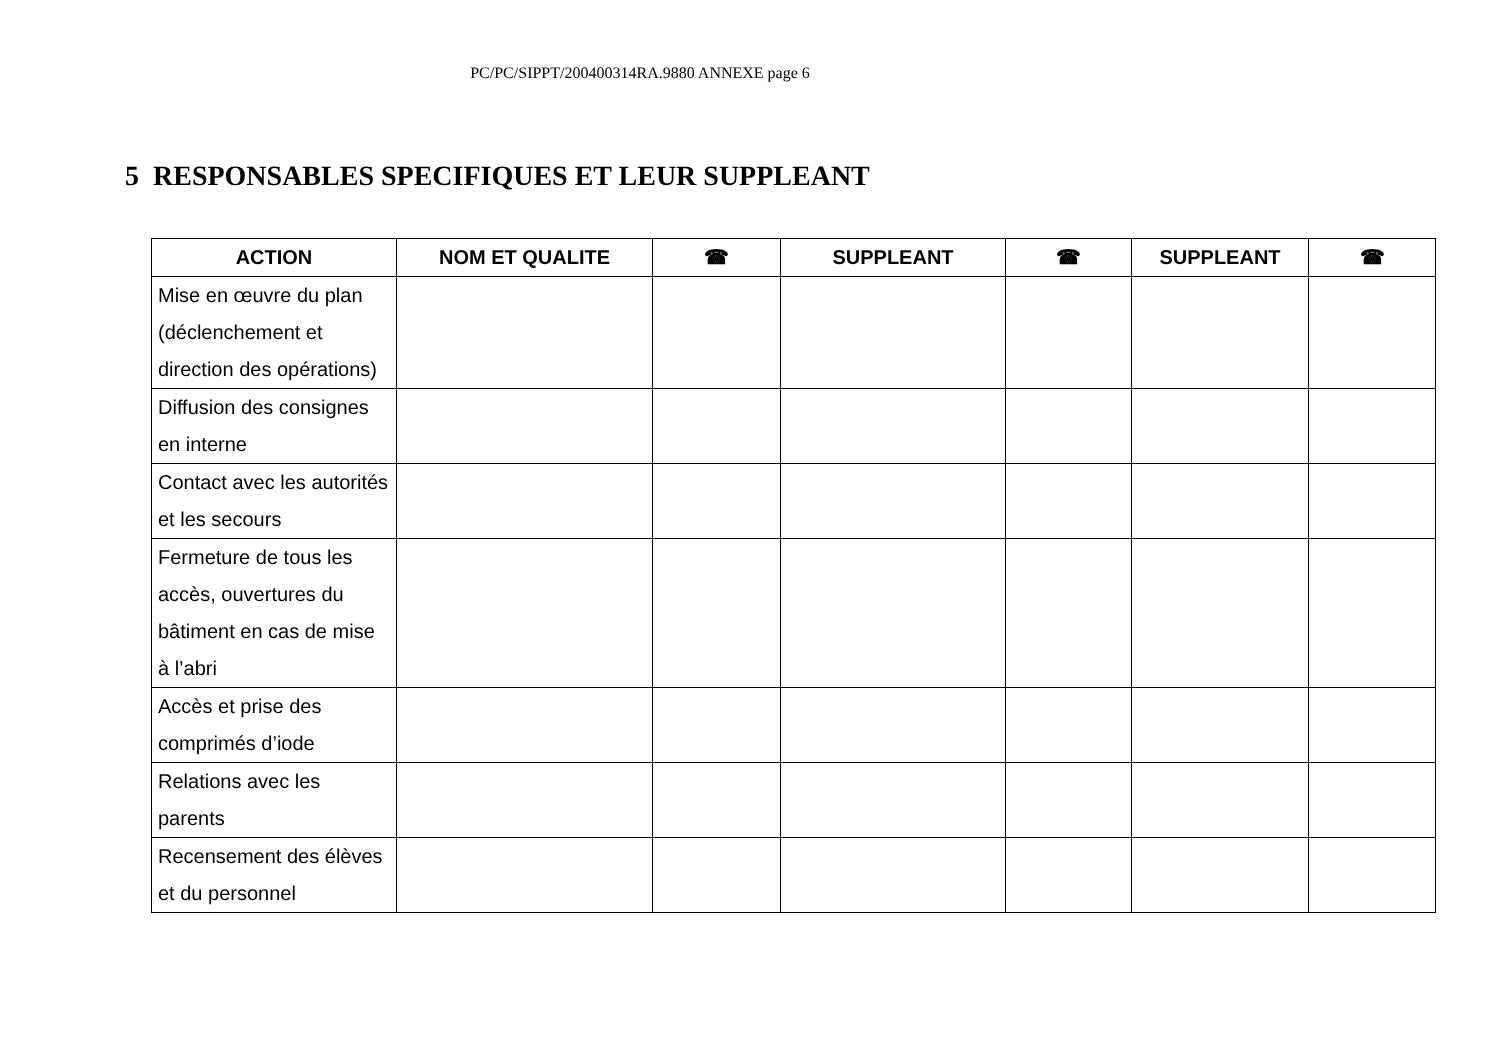PC/PC/SIPPT/200400314RA.9880 ANNEXE page 6
5 RESPONSABLES SPECIFIQUES ET LEUR SUPPLEANT
| ACTION | NOM ET QUALITE | ☎ | SUPPLEANT | ☎ | SUPPLEANT | ☎ |
| --- | --- | --- | --- | --- | --- | --- |
| Mise en œuvre du plan (déclenchement et direction des opérations) | | | | | | |
| Diffusion des consignes en interne | | | | | | |
| Contact avec les autorités et les secours | | | | | | |
| Fermeture de tous les accès, ouvertures du bâtiment en cas de mise à l’abri | | | | | | |
| Accès et prise des comprimés d’iode | | | | | | |
| Relations avec les parents | | | | | | |
| Recensement des élèves et du personnel | | | | | | |